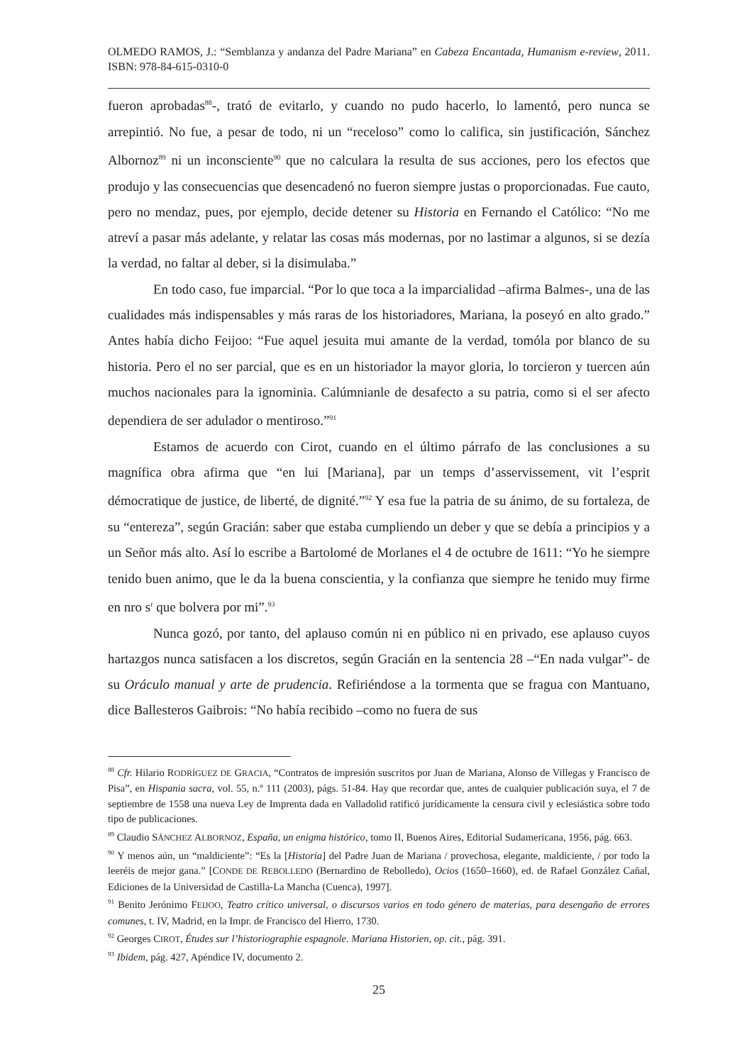OLMEDO RAMOS, J.: “Semblanza y andanza del Padre Mariana” en Cabeza Encantada, Humanism e-review, 2011. ISBN: 978-84-615-0310-0
fueron aprobadas<sup>88</sup>-, trató de evitarlo, y cuando no pudo hacerlo, lo lamentó, pero nunca se arrepintió. No fue, a pesar de todo, ni un “receloso” como lo califica, sin justificación, Sánchez Albornoz<sup>89</sup> ni un inconsciente<sup>90</sup> que no calculara la resulta de sus acciones, pero los efectos que produjo y las consecuencias que desencadenó no fueron siempre justas o proporcionadas. Fue cauto, pero no mendaz, pues, por ejemplo, decide detener su Historia en Fernando el Católico: “No me atreví a pasar más adelante, y relatar las cosas más modernas, por no lastimar a algunos, si se dezía la verdad, no faltar al deber, si la disimulaba.”
En todo caso, fue imparcial. “Por lo que toca a la imparcialidad –afirma Balmes-, una de las cualidades más indispensables y más raras de los historiadores, Mariana, la poseyó en alto grado.” Antes había dicho Feijoo: “Fue aquel jesuita mui amante de la verdad, tomóla por blanco de su historia. Pero el no ser parcial, que es en un historiador la mayor gloria, lo torcieron y tuercen aún muchos nacionales para la ignominia. Calúmnianle de desafecto a su patria, como si el ser afecto dependiera de ser adulador o mentiroso.”<sup>91</sup>
Estamos de acuerdo con Cirot, cuando en el último párrafo de las conclusiones a su magnífica obra afirma que “en lui [Mariana], par un temps d’asservissement, vit l’esprit démocratique de justice, de liberté, de dignité.”<sup>92</sup> Y esa fue la patria de su ánimo, de su fortaleza, de su “entereza”, según Gracián: saber que estaba cumpliendo un deber y que se debía a principios y a un Señor más alto. Así lo escribe a Bartolomé de Morlanes el 4 de octubre de 1611: “Yo he siempre tenido buen animo, que le da la buena conscientia, y la confianza que siempre he tenido muy firme en nro s<sup>r</sup> que bolvera por mi”.<sup>93</sup>
Nunca gozó, por tanto, del aplauso común ni en público ni en privado, ese aplauso cuyos hartazgos nunca satisfacen a los discretos, según Gracián en la sentencia 28 –“En nada vulgar”- de su Oráculo manual y arte de prudencia. Refiriéndose a la tormenta que se fragua con Mantuano, dice Ballesteros Gaibrois: “No había recibido –como no fuera de sus
<sup>88</sup> Cfr. Hilario RODRÍGUEZ DE GRACIA, “Contratos de impresión suscritos por Juan de Mariana, Alonso de Villegas y Francisco de Pisa”, en Hispania sacra, vol. 55, n.º 111 (2003), págs. 51-84. Hay que recordar que, antes de cualquier publicación suya, el 7 de septiembre de 1558 una nueva Ley de Imprenta dada en Valladolid ratificó jurídicamente la censura civil y eclesiástica sobre todo tipo de publicaciones.
<sup>89</sup> Claudio SÁNCHEZ ALBORNOZ, España, un enigma histórico, tomo II, Buenos Aires, Editorial Sudamericana, 1956, pág. 663.
<sup>90</sup> Y menos aún, un “maldiciente”: “Es la [Historia] del Padre Juan de Mariana / provechosa, elegante, maldiciente, / por todo la leeréis de mejor gana.” [CONDE DE REBOLLEDO (Bernardino de Rebolledo), Ocios (1650–1660), ed. de Rafael González Cañal, Ediciones de la Universidad de Castilla-La Mancha (Cuenca), 1997].
<sup>91</sup> Benito Jerónimo FEIJOO, Teatro crítico universal, o discursos varios en todo género de materias, para desengaño de errores comunes, t. IV, Madrid, en la Impr. de Francisco del Hierro, 1730.
<sup>92</sup> Georges CIROT, Études sur l’historiographie espagnole. Mariana Historien, op. cit., pág. 391.
<sup>93</sup> Ibidem, pág. 427, Apéndice IV, documento 2.
25